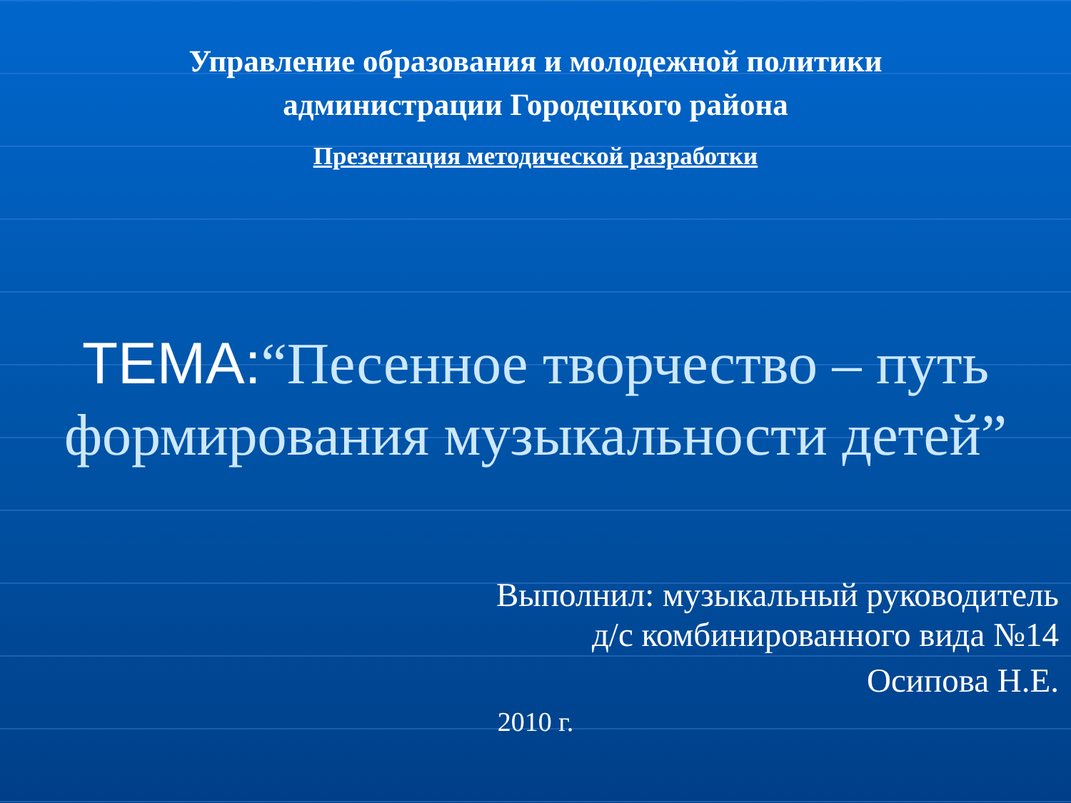Управление образования и молодежной политики
администрации Городецкого района
Презентация методической разработки
ТЕМА:“Песенное творчество – путь формирования музыкальности детей”
Выполнил: музыкальный руководитель
д/с комбинированного вида №14
Осипова Н.Е.
2010 г.